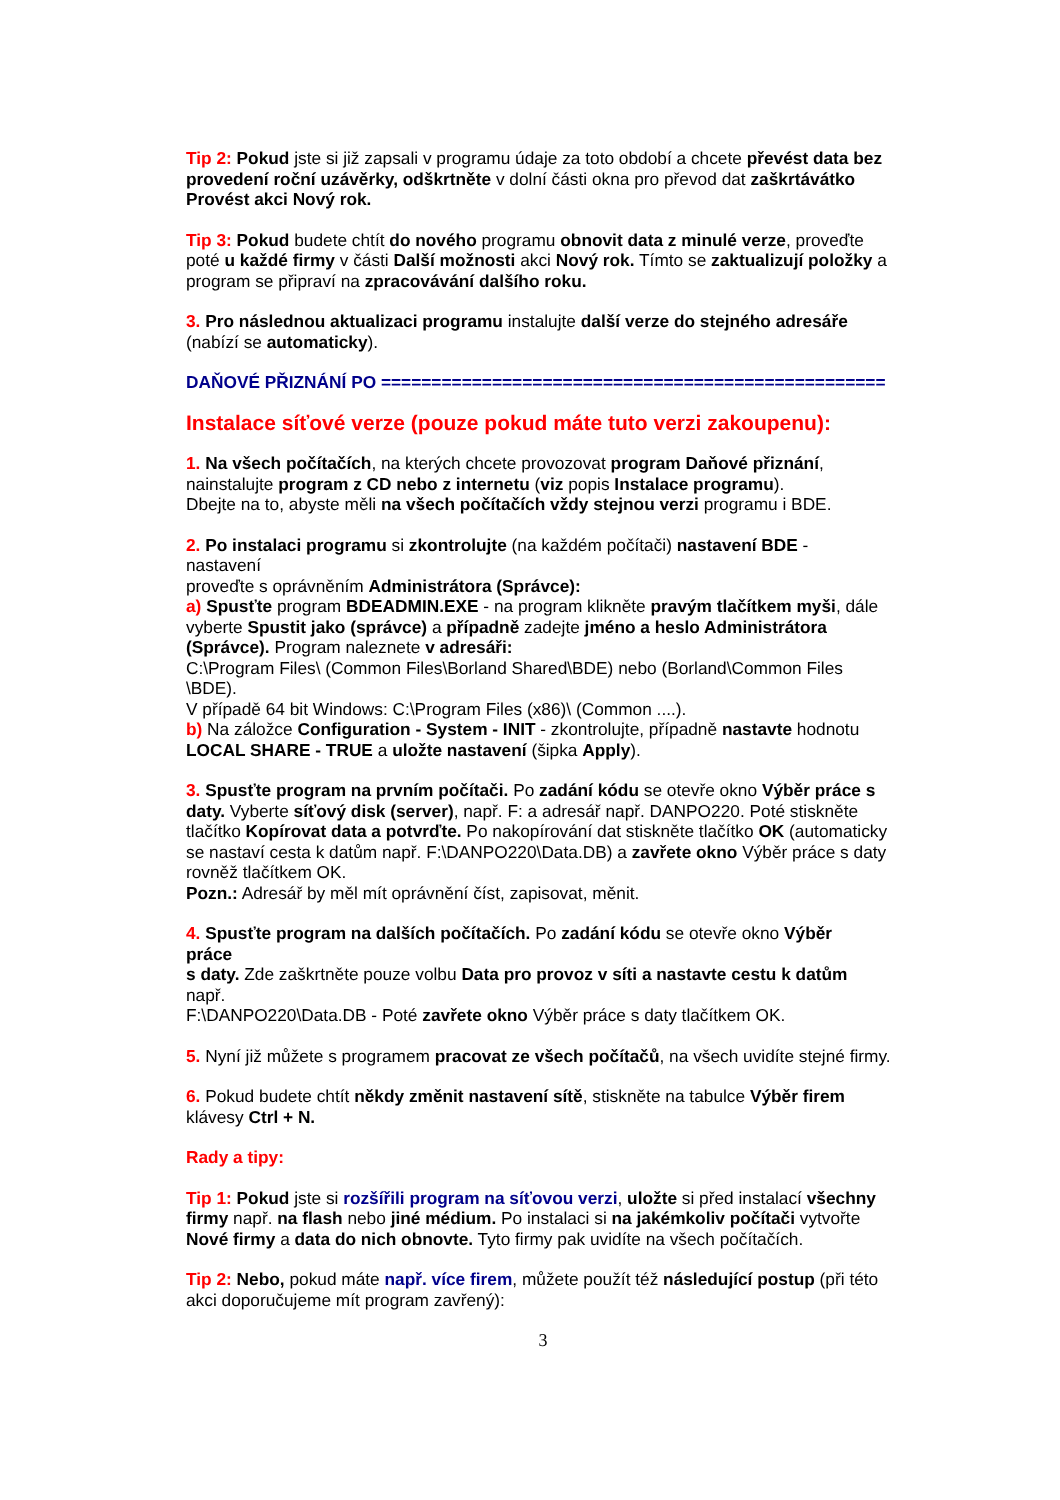Tip 2: Pokud jste si již zapsali v programu údaje za toto období a chcete převést data bez provedení roční uzávěrky, odškrtněte v dolní části okna pro převod dat zaškrtávátko Provést akci Nový rok.
Tip 3: Pokud budete chtít do nového programu obnovit data z minulé verze, proveďte poté u každé firmy v části Další možnosti akci Nový rok. Tímto se zaktualizují položky a program se připraví na zpracovávání dalšího roku.
3. Pro následnou aktualizaci programu instalujte další verze do stejného adresáře (nabízí se automaticky).
DAŇOVÉ PŘIZNÁNÍ PO ==================================================
Instalace síťové verze (pouze pokud máte tuto verzi zakoupenu):
1. Na všech počítačích, na kterých chcete provozovat program Daňové přiznání, nainstalujte program z CD nebo z internetu (viz popis Instalace programu).
Dbejte na to, abyste měli na všech počítačích vždy stejnou verzi programu i BDE.
2. Po instalaci programu si zkontrolujte (na každém počítači) nastavení BDE -
nastavení
proveďte s oprávněním Administrátora (Správce):
a) Spusťte program BDEADMIN.EXE - na program klikněte pravým tlačítkem myši, dále vyberte Spustit jako (správce) a případně zadejte jméno a heslo Administrátora (Správce). Program naleznete v adresáři:
C:\Program Files\ (Common Files\Borland Shared\BDE) nebo (Borland\Common Files
\BDE).
V případě 64 bit Windows: C:\Program Files (x86)\ (Common ....).
b) Na záložce Configuration - System - INIT - zkontrolujte, případně nastavte hodnotu LOCAL SHARE - TRUE a uložte nastavení (šipka Apply).
3. Spusťte program na prvním počítači. Po zadání kódu se otevře okno Výběr práce s daty. Vyberte síťový disk (server), např. F: a adresář např. DANPO220. Poté stiskněte tlačítko Kopírovat data a potvrďte. Po nakopírování dat stiskněte tlačítko OK (automaticky se nastaví cesta k datům např. F:\DANPO220\Data.DB) a zavřete okno Výběr práce s daty rovněž tlačítkem OK.
Pozn.: Adresář by měl mít oprávnění číst, zapisovat, měnit.
4. Spusťte program na dalších počítačích. Po zadání kódu se otevře okno Výběr
práce
s daty. Zde zaškrtněte pouze volbu Data pro provoz v síti a nastavte cestu k datům
např.
F:\DANPO220\Data.DB - Poté zavřete okno Výběr práce s daty tlačítkem OK.
5. Nyní již můžete s programem pracovat ze všech počítačů, na všech uvidíte stejné firmy.
6. Pokud budete chtít někdy změnit nastavení sítě, stiskněte na tabulce Výběr firem klávesy Ctrl + N.
Rady a tipy:
Tip 1: Pokud jste si rozšířili program na síťovou verzi, uložte si před instalací všechny firmy např. na flash nebo jiné médium. Po instalaci si na jakémkoliv počítači vytvořte Nové firmy a data do nich obnovte. Tyto firmy pak uvidíte na všech počítačích.
Tip 2: Nebo, pokud máte např. více firem, můžete použít též následující postup (při této akci doporučujeme mít program zavřený):
3